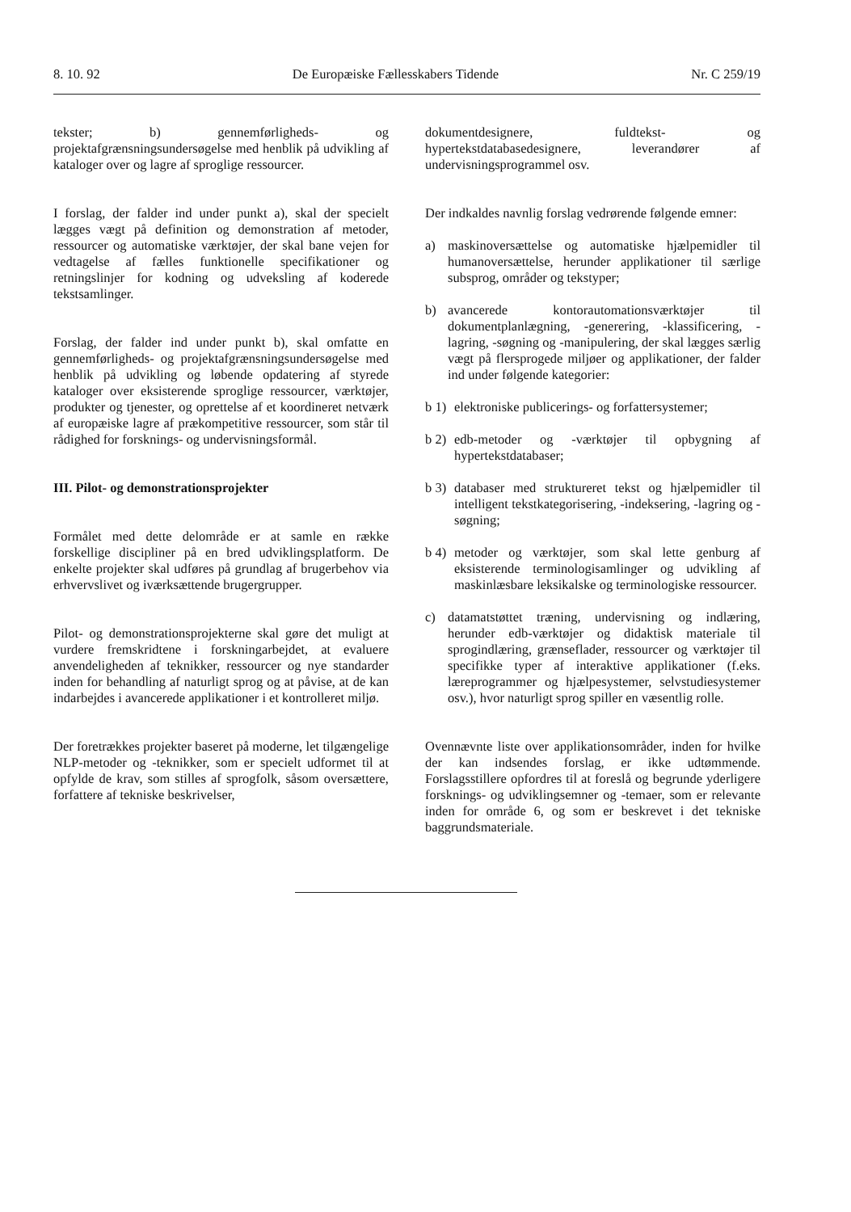8. 10. 92 De Europæiske Fællesskabers Tidende Nr. C 259/19
tekster; b) gennemførligheds- og projektafgrænsningsundersøgelse med henblik på udvikling af kataloger over og lagre af sproglige ressourcer.
I forslag, der falder ind under punkt a), skal der specielt lægges vægt på definition og demonstration af metoder, ressourcer og automatiske værktøjer, der skal bane vejen for vedtagelse af fælles funktionelle specifikationer og retningslinjer for kodning og udveksling af koderede tekstsamlinger.
Forslag, der falder ind under punkt b), skal omfatte en gennemførligheds- og projektafgrænsningsundersøgelse med henblik på udvikling og løbende opdatering af styrede kataloger over eksisterende sproglige ressourcer, værktøjer, produkter og tjenester, og oprettelse af et koordineret netværk af europæiske lagre af prækompetitive ressourcer, som står til rådighed for forsknings- og undervisningsformål.
III. Pilot- og demonstrationsprojekter
Formålet med dette delområde er at samle en række forskellige discipliner på en bred udviklingsplatform. De enkelte projekter skal udføres på grundlag af brugerbehov via erhvervslivet og iværksættende brugergrupper.
Pilot- og demonstrationsprojekterne skal gøre det muligt at vurdere fremskridtene i forskningarbejdet, at evaluere anvendeligheden af teknikker, ressourcer og nye standarder inden for behandling af naturligt sprog og at påvise, at de kan indarbejdes i avancerede applikationer i et kontrolleret miljø.
Der foretrækkes projekter baseret på moderne, let tilgængelige NLP-metoder og -teknikker, som er specielt udformet til at opfylde de krav, som stilles af sprogfolk, såsom oversættere, forfattere af tekniske beskrivelser,
dokumentdesignere, fuldtekst- og hypertekstdatabasedesignere, leverandører af undervisningsprogrammel osv.
Der indkaldes navnlig forslag vedrørende følgende emner:
a) maskinoversættelse og automatiske hjælpemidler til humanoversættelse, herunder applikationer til særlige subsprog, områder og tekstyper;
b) avancerede kontorautomationsværktøjer til dokumentplanlægning, -generering, -klassificering, -lagring, -søgning og -manipulering, der skal lægges særlig vægt på flersprogede miljøer og applikationer, der falder ind under følgende kategorier:
b 1) elektroniske publicerings- og forfattersystemer;
b 2) edb-metoder og -værktøjer til opbygning af hypertekstdatabaser;
b 3) databaser med struktureret tekst og hjælpemidler til intelligent tekstkategorisering, -indeksering, -lagring og -søgning;
b 4) metoder og værktøjer, som skal lette genburg af eksisterende terminologisamlinger og udvikling af maskinlæsbare leksikalske og terminologiske ressourcer.
c) datamatstøttet træning, undervisning og indlæring, herunder edb-værktøjer og didaktisk materiale til sprogindlæring, grænseflader, ressourcer og værktøjer til specifikke typer af interaktive applikationer (f.eks. læreprogrammer og hjælpesystemer, selvstudiesystemer osv.), hvor naturligt sprog spiller en væsentlig rolle.
Ovennævnte liste over applikationsområder, inden for hvilke der kan indsendes forslag, er ikke udtømmende. Forslagsstillere opfordres til at foreslå og begrunde yderligere forsknings- og udviklingsemner og -temaer, som er relevante inden for område 6, og som er beskrevet i det tekniske baggrundsmateriale.